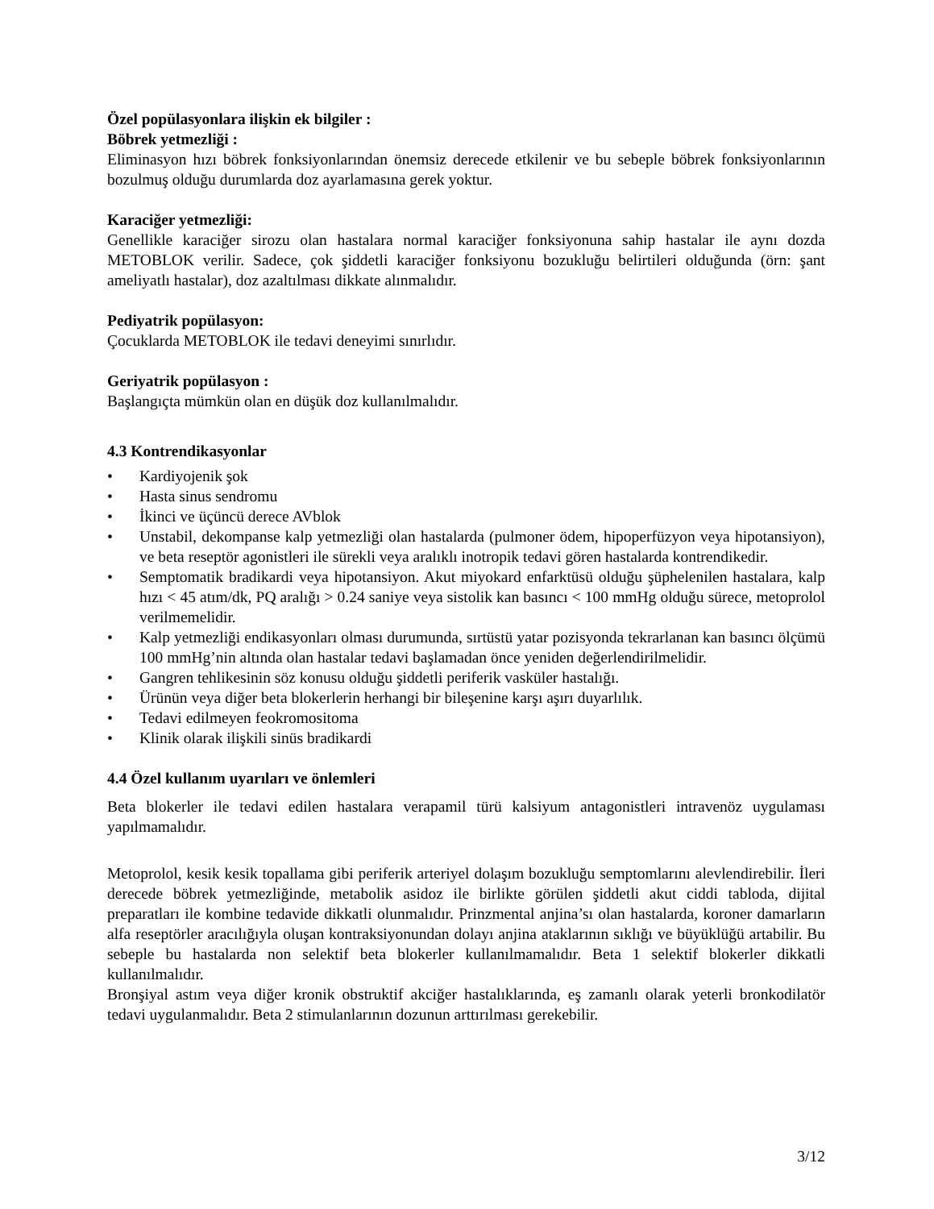Özel popülasyonlara ilişkin ek bilgiler :
Böbrek yetmezliği :
Eliminasyon hızı böbrek fonksiyonlarından önemsiz derecede etkilenir ve bu sebeple böbrek fonksiyonlarının bozulmuş olduğu durumlarda doz ayarlamasına gerek yoktur.
Karaciğer yetmezliği:
Genellikle karaciğer sirozu olan hastalara normal karaciğer fonksiyonuna sahip hastalar ile aynı dozda METOBLOK verilir. Sadece, çok şiddetli karaciğer fonksiyonu bozukluğu belirtileri olduğunda (örn: şant ameliyatlı hastalar), doz azaltılması dikkate alınmalıdır.
Pediyatrik popülasyon:
Çocuklarda METOBLOK ile tedavi deneyimi sınırlıdır.
Geriyatrik popülasyon :
Başlangıçta mümkün olan en düşük doz kullanılmalıdır.
4.3 Kontrendikasyonlar
• Kardiyojenik şok
• Hasta sinus sendromu
• İkinci ve üçüncü derece AVblok
• Unstabil, dekompanse kalp yetmezliği olan hastalarda (pulmoner ödem, hipoperfüzyon veya hipotansiyon), ve beta reseptör agonistleri ile sürekli veya aralıklı inotropik tedavi gören hastalarda kontrendikedir.
• Semptomatik bradikardi veya hipotansiyon. Akut miyokard enfarktüsü olduğu şüphelenilen hastalara, kalp hızı < 45 atım/dk, PQ aralığı > 0.24 saniye veya sistolik kan basıncı < 100 mmHg olduğu sürece, metoprolol verilmemelidir.
• Kalp yetmezliği endikasyonları olması durumunda, sırtüstü yatar pozisyonda tekrarlanan kan basıncı ölçümü 100 mmHg’nin altında olan hastalar tedavi başlamadan önce yeniden değerlendirilmelidir.
• Gangren tehlikesinin söz konusu olduğu şiddetli periferik vasküler hastalığı.
• Ürünün veya diğer beta blokerlerin herhangi bir bileşenine karşı aşırı duyarlılık.
• Tedavi edilmeyen feokromositoma
• Klinik olarak ilişkili sinüs bradikardi
4.4 Özel kullanım uyarıları ve önlemleri
Beta blokerler ile tedavi edilen hastalara verapamil türü kalsiyum antagonistleri intravenöz uygulaması yapılmamalıdır.
Metoprolol, kesik kesik topallama gibi periferik arteriyel dolaşım bozukluğu semptomlarını alevlendirebilir. İleri derecede böbrek yetmezliğinde, metabolik asidoz ile birlikte görülen şiddetli akut ciddi tabloda, dijital preparatları ile kombine tedavide dikkatli olunmalıdır. Prinzmental anjina’sı olan hastalarda, koroner damarların alfa reseptörler aracılığıyla oluşan kontraksiyonundan dolayı anjina ataklarının sıklığı ve büyüklüğü artabilir. Bu sebeple bu hastalarda non selektif beta blokerler kullanılmamalıdır. Beta 1 selektif blokerler dikkatli kullanılmalıdır.
Bronşiyal astım veya diğer kronik obstruktif akciğer hastalıklarında, eş zamanlı olarak yeterli bronkodilatör tedavi uygulanmalıdır. Beta 2 stimulanlarının dozunun arttırılması gerekebilir.
3/12